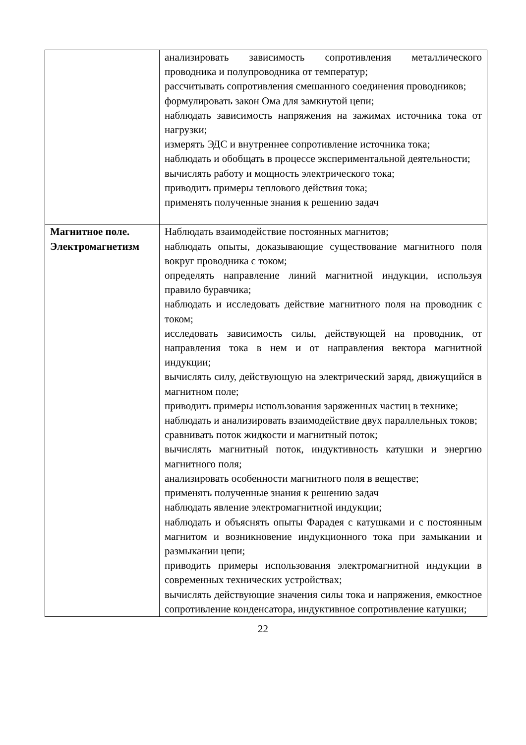| | анализировать зависимость сопротивления металлического проводника и полупроводника от температур; рассчитывать сопротивления смешанного соединения проводников; формулировать закон Ома для замкнутой цепи; наблюдать зависимость напряжения на зажимах источника тока от нагрузки; измерять ЭДС и внутреннее сопротивление источника тока; наблюдать и обобщать в процессе экспериментальной деятельности; вычислять работу и мощность электрического тока; приводить примеры теплового действия тока; применять полученные знания к решению задач |
| Магнитное поле. Электромагнетизм | Наблюдать взаимодействие постоянных магнитов; наблюдать опыты, доказывающие существование магнитного поля вокруг проводника с током; определять направление линий магнитной индукции, используя правило буравчика; наблюдать и исследовать действие магнитного поля на проводник с током; исследовать зависимость силы, действующей на проводник, от направления тока в нем и от направления вектора магнитной индукции; вычислять силу, действующую на электрический заряд, движущийся в магнитном поле; приводить примеры использования заряженных частиц в технике; наблюдать и анализировать взаимодействие двух параллельных токов; сравнивать поток жидкости и магнитный поток; вычислять магнитный поток, индуктивность катушки и энергию магнитного поля; анализировать особенности магнитного поля в веществе; применять полученные знания к решению задач наблюдать явление электромагнитной индукции; наблюдать и объяснять опыты Фарадея с катушками и с постоянным магнитом и возникновение индукционного тока при замыкании и размыкании цепи; приводить примеры использования электромагнитной индукции в современных технических устройствах; вычислять действующие значения силы тока и напряжения, емкостное сопротивление конденсатора, индуктивное сопротивление катушки; |
22